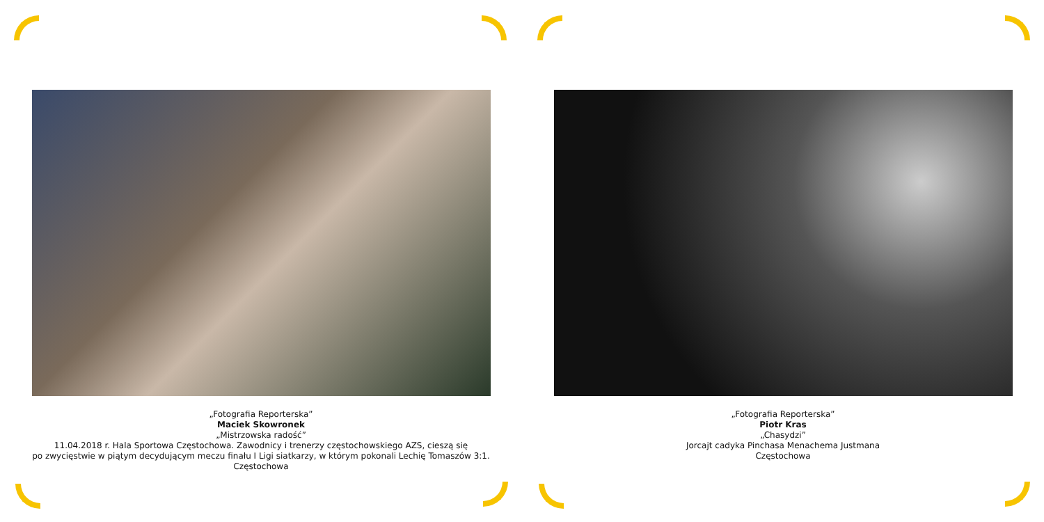„Fotografia Reporterska”
Maciek Skowronek
„Mistrzowska radość”
11.04.2018 r. Hala Sportowa Częstochowa. Zawodnicy i trenerzy częstochowskiego AZS, cieszą się
po zwycięstwie w piątym decydującym meczu finału I Ligi siatkarzy, w którym pokonali Lechię Tomaszów 3:1.
Częstochowa
„Fotografia Reporterska”
Piotr Kras
„Chasydzi”
Jorcajt cadyka Pinchasa Menachema Justmana
Częstochowa